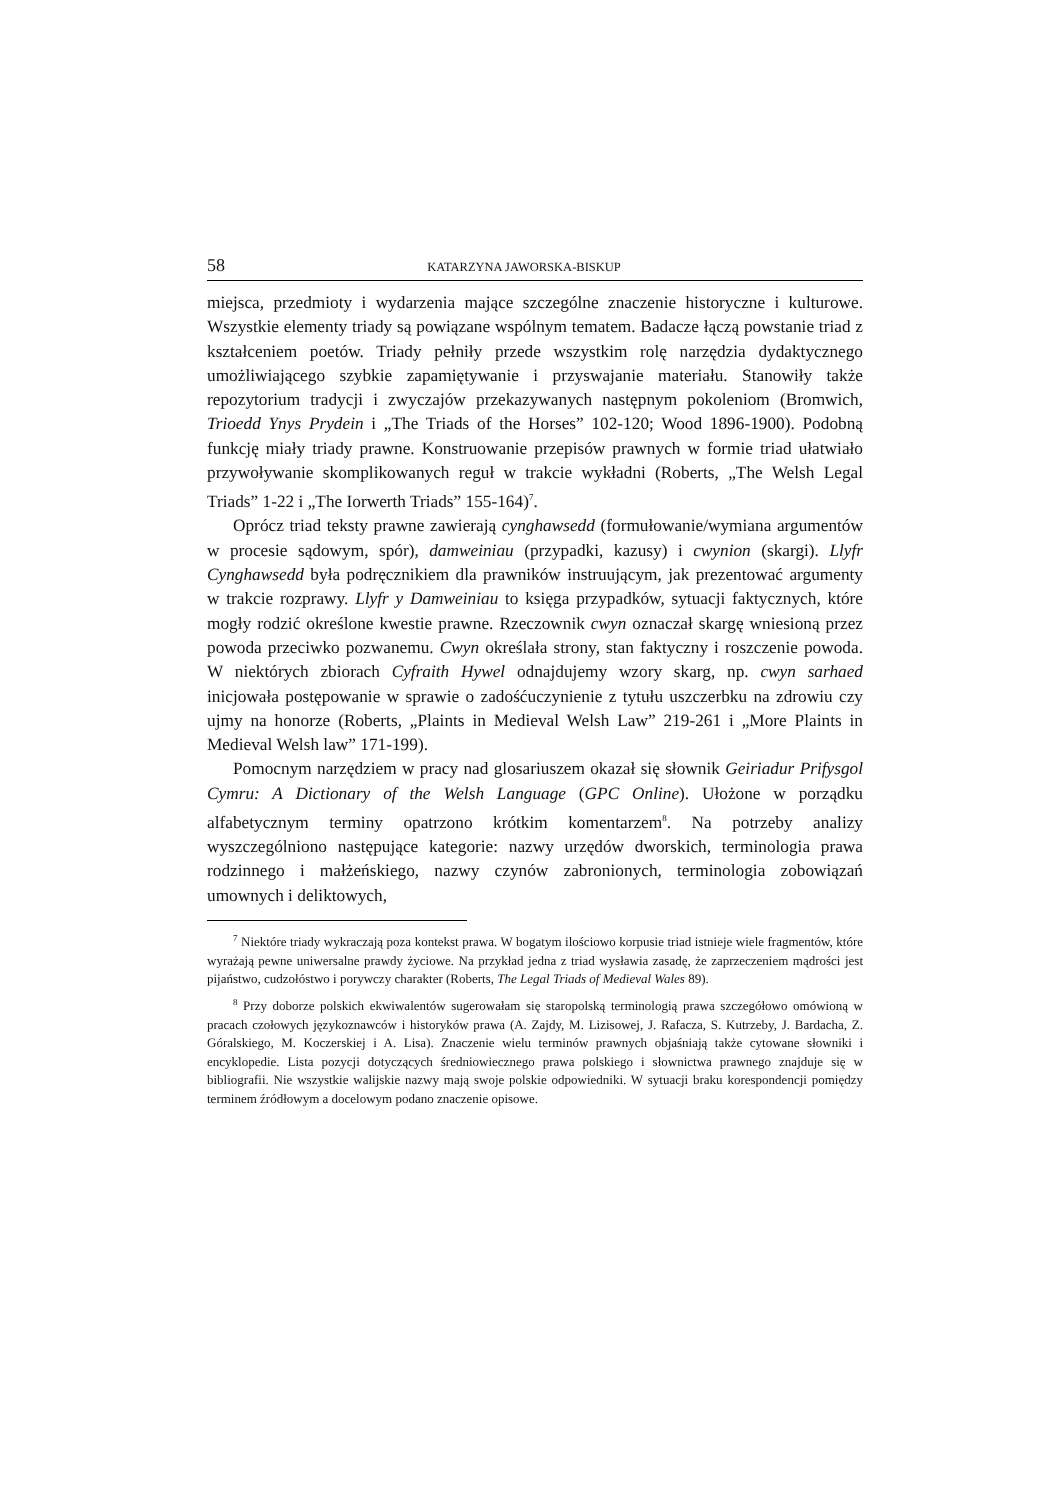58 KATARZYNA JAWORSKA-BISKUP
miejsca, przedmioty i wydarzenia mające szczególne znaczenie historyczne i kulturowe. Wszystkie elementy triady są powiązane wspólnym tematem. Badacze łączą powstanie triad z kształceniem poetów. Triady pełniły przede wszystkim rolę narzędzia dydaktycznego umożliwiającego szybkie zapamiętywanie i przyswajanie materiału. Stanowiły także repozytorium tradycji i zwyczajów przekazywanych następnym pokoleniom (Bromwich, Trioedd Ynys Prydein i „The Triads of the Horses” 102-120; Wood 1896-1900). Podobną funkcję miały triady prawne. Konstruowanie przepisów prawnych w formie triad ułatwiało przywoływanie skomplikowanych reguł w trakcie wykładni (Roberts, „The Welsh Legal Triads” 1-22 i „The Iorwerth Triads” 155-164)<sup>7</sup>.
Oprócz triad teksty prawne zawierają cynghawsedd (formułowanie/wymiana argumentów w procesie sądowym, spór), damweiniau (przypadki, kazusy) i cwynion (skargi). Llyfr Cynghawsedd była podręcznikiem dla prawników instruującym, jak prezentować argumenty w trakcie rozprawy. Llyfr y Damweiniau to księga przypadków, sytuacji faktycznych, które mogły rodzić określone kwestie prawne. Rzeczownik cwyn oznaczał skargę wniesioną przez powoda przeciwko pozwanemu. Cwyn określała strony, stan faktyczny i roszczenie powoda. W niektórych zbiorach Cyfraith Hywel odnajdujemy wzory skarg, np. cwyn sarhaed inicjowała postępowanie w sprawie o zadośćuczynienie z tytułu uszczerbku na zdrowiu czy ujmy na honorze (Roberts, „Plaints in Medieval Welsh Law” 219-261 i „More Plaints in Medieval Welsh law” 171-199).
Pomocnym narzędziem w pracy nad glosariuszem okazał się słownik Geiriadur Prifysgol Cymru: A Dictionary of the Welsh Language (GPC Online). Ułożone w porządku alfabetycznym terminy opatrzono krótkim komentarzem<sup>8</sup>. Na potrzeby analizy wyszczególniono następujące kategorie: nazwy urzędów dworskich, terminologia prawa rodzinnego i małżeńskiego, nazwy czynów zabronionych, terminologia zobowiązań umownych i deliktowych,
<sup>7</sup> Niektóre triady wykraczają poza kontekst prawa. W bogatym ilościowo korpusie triad istnieje wiele fragmentów, które wyrażają pewne uniwersalne prawdy życiowe. Na przykład jedna z triad wysławia zasadę, że zaprzeczeniem mądrości jest pijaństwo, cudzołóstwo i porywczy charakter (Roberts, The Legal Triads of Medieval Wales 89).
<sup>8</sup> Przy doborze polskich ekwiwalentów sugerowałam się staropolską terminologią prawa szczegółowo omówioną w pracach czołowych językoznawców i historyków prawa (A. Zajdy, M. Lizisowej, J. Rafacza, S. Kutrzeby, J. Bardacha, Z. Góralskiego, M. Koczerskiej i A. Lisa). Znaczenie wielu terminów prawnych objaśniają także cytowane słowniki i encyklopedie. Lista pozycji dotyczących średniowiecznego prawa polskiego i słownictwa prawnego znajduje się w bibliografii. Nie wszystkie walijskie nazwy mają swoje polskie odpowiedniki. W sytuacji braku korespondencji pomiędzy terminem źródłowym a docelowym podano znaczenie opisowe.